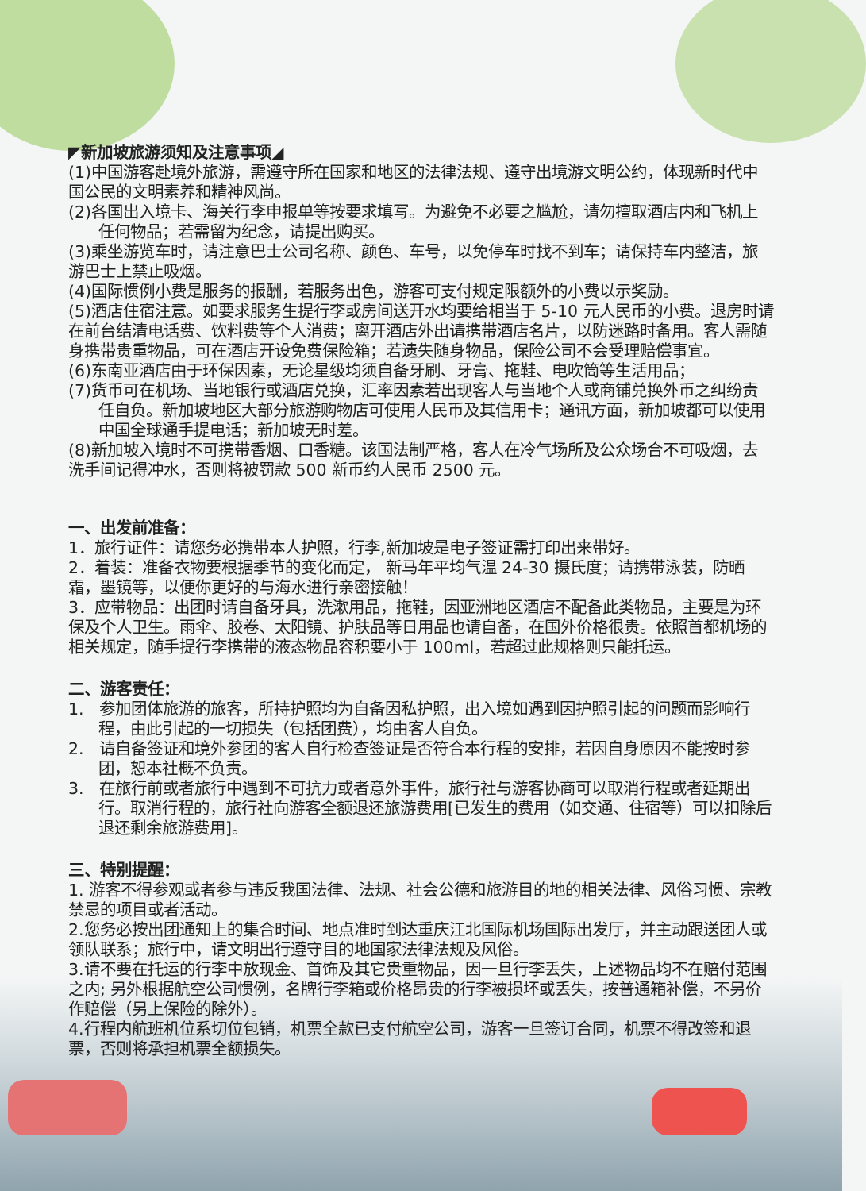◤新加坡旅游须知及注意事项◢
(1)中国游客赴境外旅游，需遵守所在国家和地区的法律法规、遵守出境游文明公约，体现新时代中国公民的文明素养和精神风尚。
(2)各国出入境卡、海关行李申报单等按要求填写。为避免不必要之尴尬，请勿擅取酒店内和飞机上任何物品；若需留为纪念，请提出购买。
(3)乘坐游览车时，请注意巴士公司名称、颜色、车号，以免停车时找不到车；请保持车内整洁，旅游巴士上禁止吸烟。
(4)国际惯例小费是服务的报酬，若服务出色，游客可支付规定限额外的小费以示奖励。
(5)酒店住宿注意。如要求服务生提行李或房间送开水均要给相当于 5-10 元人民币的小费。退房时请在前台结清电话费、饮料费等个人消费；离开酒店外出请携带酒店名片，以防迷路时备用。客人需随身携带贵重物品，可在酒店开设免费保险箱；若遗失随身物品，保险公司不会受理赔偿事宜。
(6)东南亚酒店由于环保因素，无论星级均须自备牙刷、牙膏、拖鞋、电吹筒等生活用品；
(7)货币可在机场、当地银行或酒店兑换，汇率因素若出现客人与当地个人或商铺兑换外币之纠纷责任自负。新加坡地区大部分旅游购物店可使用人民币及其信用卡；通讯方面，新加坡都可以使用中国全球通手提电话；新加坡无时差。
(8)新加坡入境时不可携带香烟、口香糖。该国法制严格，客人在冷气场所及公众场合不可吸烟，去洗手间记得冲水，否则将被罚款 500 新币约人民币 2500 元。
一、出发前准备：
1．旅行证件：请您务必携带本人护照，行李,新加坡是电子签证需打印出来带好。
2．着装：准备衣物要根据季节的变化而定， 新马年平均气温 24-30 摄氏度；请携带泳装，防晒霜，墨镜等，以便你更好的与海水进行亲密接触！
3．应带物品：出团时请自备牙具，洗漱用品，拖鞋，因亚洲地区酒店不配备此类物品，主要是为环保及个人卫生。雨伞、胶卷、太阳镜、护肤品等日用品也请自备，在国外价格很贵。依照首都机场的相关规定，随手提行李携带的液态物品容积要小于 100ml，若超过此规格则只能托运。
二、游客责任：
1. 参加团体旅游的旅客，所持护照均为自备因私护照，出入境如遇到因护照引起的问题而影响行程，由此引起的一切损失（包括团费），均由客人自负。
2. 请自备签证和境外参团的客人自行检查签证是否符合本行程的安排，若因自身原因不能按时参团，恕本社概不负责。
3. 在旅行前或者旅行中遇到不可抗力或者意外事件，旅行社与游客协商可以取消行程或者延期出行。取消行程的，旅行社向游客全额退还旅游费用[已发生的费用（如交通、住宿等）可以扣除后退还剩余旅游费用]。
三、特别提醒：
1. 游客不得参观或者参与违反我国法律、法规、社会公德和旅游目的地的相关法律、风俗习惯、宗教禁忌的项目或者活动。
2.您务必按出团通知上的集合时间、地点准时到达重庆江北国际机场国际出发厅，并主动跟送团人或领队联系；旅行中，请文明出行遵守目的地国家法律法规及风俗。
3.请不要在托运的行李中放现金、首饰及其它贵重物品，因一旦行李丢失，上述物品均不在赔付范围之内; 另外根据航空公司惯例，名牌行李箱或价格昂贵的行李被损坏或丢失，按普通箱补偿，不另价作赔偿（另上保险的除外）。
4.行程内航班机位系切位包销，机票全款已支付航空公司，游客一旦签订合同，机票不得改签和退票，否则将承担机票全额损失。